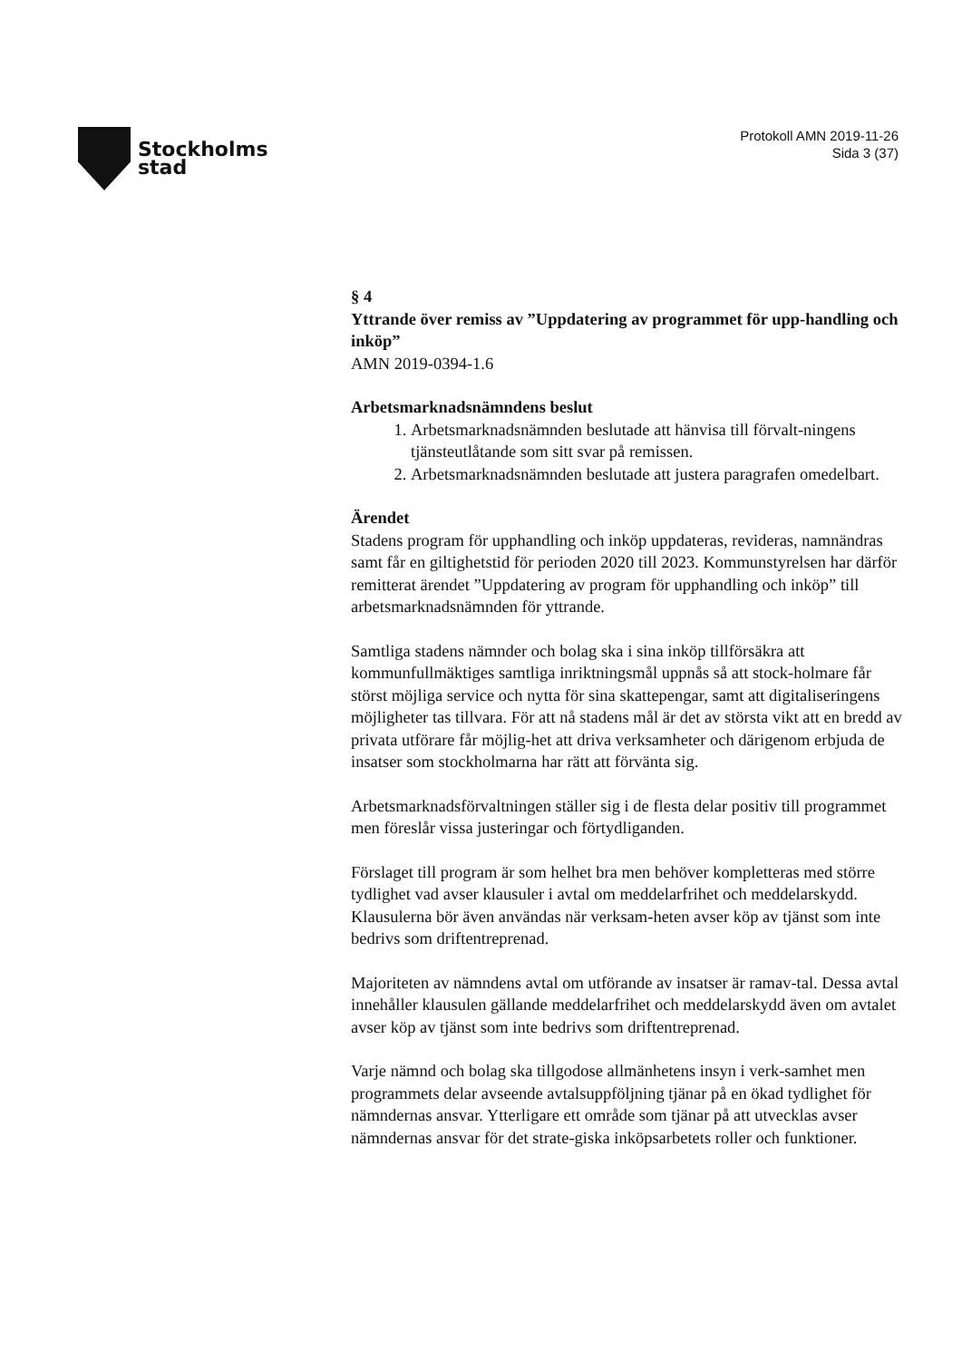Stockholms
stad
Protokoll AMN 2019-11-26
Sida 3 (37)
§ 4
Yttrande över remiss av ”Uppdatering av programmet för upp-handling och inköp”
AMN 2019-0394-1.6
Arbetsmarknadsnämndens beslut
1. Arbetsmarknadsnämnden beslutade att hänvisa till förvalt-ningens tjänsteutlåtande som sitt svar på remissen.
2. Arbetsmarknadsnämnden beslutade att justera paragrafen omedelbart.
Ärendet
Stadens program för upphandling och inköp uppdateras, revideras, namnändras samt får en giltighetstid för perioden 2020 till 2023. Kommunstyrelsen har därför remitterat ärendet ”Uppdatering av program för upphandling och inköp” till arbetsmarknadsnämnden för yttrande.
Samtliga stadens nämnder och bolag ska i sina inköp tillförsäkra att kommunfullmäktiges samtliga inriktningsmål uppnås så att stock-holmare får störst möjliga service och nytta för sina skattepengar, samt att digitaliseringens möjligheter tas tillvara. För att nå stadens mål är det av största vikt att en bredd av privata utförare får möjlig-het att driva verksamheter och därigenom erbjuda de insatser som stockholmarna har rätt att förvänta sig.
Arbetsmarknadsförvaltningen ställer sig i de flesta delar positiv till programmet men föreslår vissa justeringar och förtydliganden.
Förslaget till program är som helhet bra men behöver kompletteras med större tydlighet vad avser klausuler i avtal om meddelarfrihet och meddelarskydd. Klausulerna bör även användas när verksam-heten avser köp av tjänst som inte bedrivs som driftentreprenad.
Majoriteten av nämndens avtal om utförande av insatser är ramav-tal. Dessa avtal innehåller klausulen gällande meddelarfrihet och meddelarskydd även om avtalet avser köp av tjänst som inte bedrivs som driftentreprenad.
Varje nämnd och bolag ska tillgodose allmänhetens insyn i verk-samhet men programmets delar avseende avtalsuppföljning tjänar på en ökad tydlighet för nämndernas ansvar. Ytterligare ett område som tjänar på att utvecklas avser nämndernas ansvar för det strate-giska inköpsarbetets roller och funktioner.